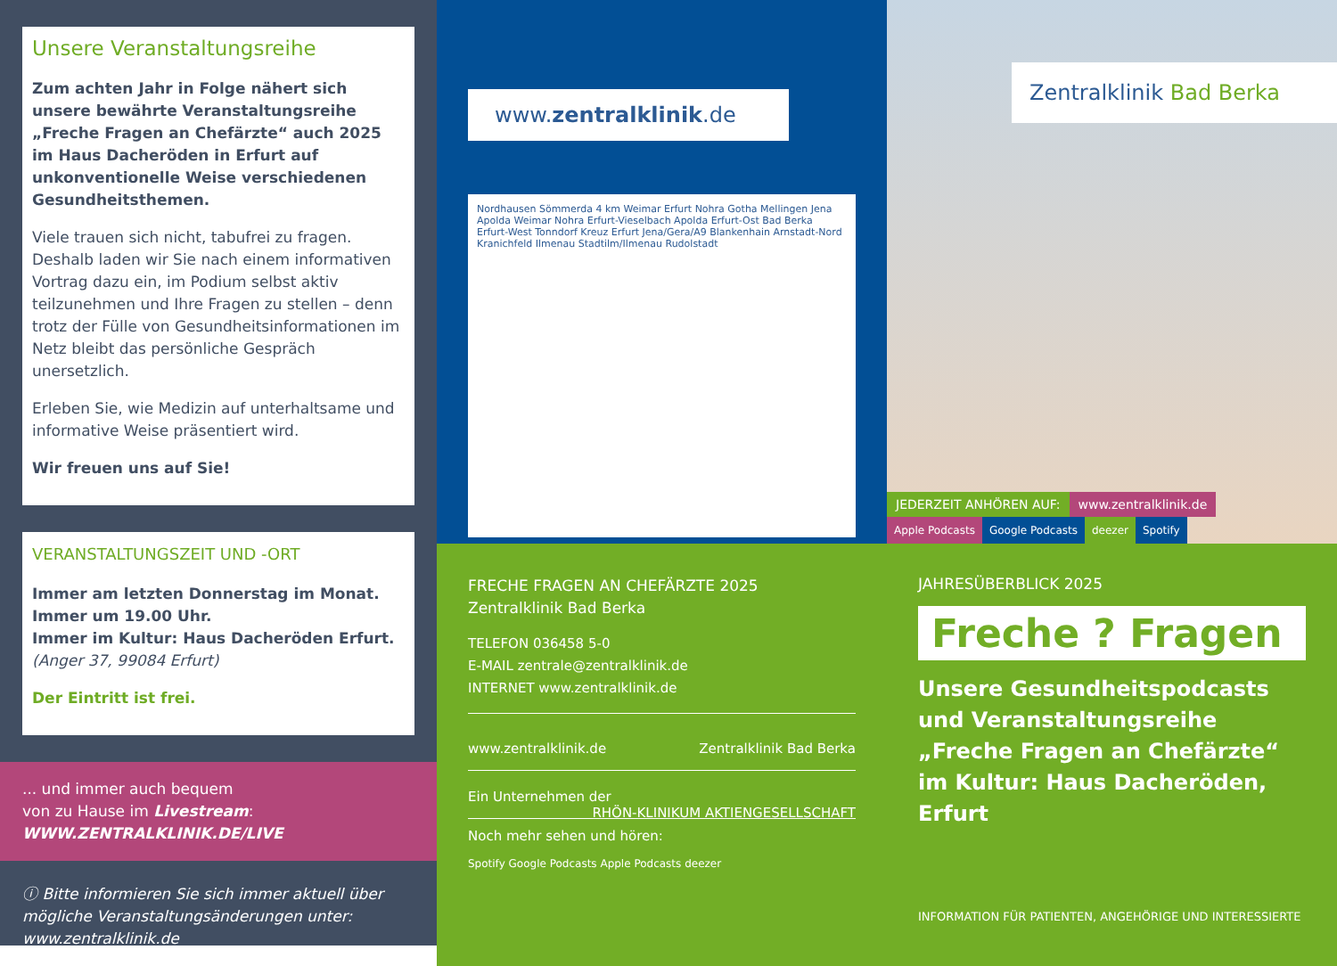Unsere Veranstaltungsreihe
Zum achten Jahr in Folge nähert sich unsere bewährte Veranstaltungsreihe „Freche Fragen an Chefärzte“ auch 2025 im Haus Dacheröden in Erfurt auf unkonventionelle Weise verschiedenen Gesundheitsthemen.
Viele trauen sich nicht, tabufrei zu fragen. Deshalb laden wir Sie nach einem informativen Vortrag dazu ein, im Podium selbst aktiv teilzunehmen und Ihre Fragen zu stellen – denn trotz der Fülle von Gesundheitsinformationen im Netz bleibt das persönliche Gespräch unersetzlich.
Erleben Sie, wie Medizin auf unterhaltsame und informative Weise präsentiert wird.
Wir freuen uns auf Sie!
VERANSTALTUNGSZEIT UND -ORT
Immer am letzten Donnerstag im Monat.
Immer um 19.00 Uhr.
Immer im Kultur: Haus Dacheröden Erfurt.
(Anger 37, 99084 Erfurt)
Der Eintritt ist frei.
... und immer auch bequem
von zu Hause im Livestream:
WWW.ZENTRALKLINIK.DE/LIVE
ⓘ Bitte informieren Sie sich immer aktuell über mögliche Veranstaltungsänderungen unter: www.zentralklinik.de
www.zentralklinik.de
Nordhausen Sömmerda 4 km Weimar Erfurt Nohra Gotha Mellingen Jena Apolda Weimar Nohra Erfurt-Vieselbach Apolda Erfurt-Ost Bad Berka Erfurt-West Tonndorf Kreuz Erfurt Jena/Gera/A9 Blankenhain Arnstadt-Nord Kranichfeld Ilmenau Stadtilm/Ilmenau Rudolstadt
Zentralklinik Bad Berka
JEDERZEIT ANHÖREN AUF: www.zentralklinik.de
Apple Podcasts Google Podcasts deezer Spotify
FRECHE FRAGEN AN CHEFÄRZTE 2025
Zentralklinik Bad Berka
TELEFON 036458 5-0
E-MAIL zentrale@zentralklinik.de
INTERNET www.zentralklinik.de
www.zentralklinik.de Zentralklinik Bad Berka
Ein Unternehmen der RHÖN-KLINIKUM AKTIENGESELLSCHAFT
Noch mehr sehen und hören:
Spotify Google Podcasts Apple Podcasts deezer
JAHRESÜBERBLICK 2025
Freche ? Fragen
Unsere Gesundheitspodcasts und Veranstaltungsreihe „Freche Fragen an Chefärzte“ im Kultur: Haus Dacheröden, Erfurt
INFORMATION FÜR PATIENTEN, ANGEHÖRIGE UND INTERESSIERTE